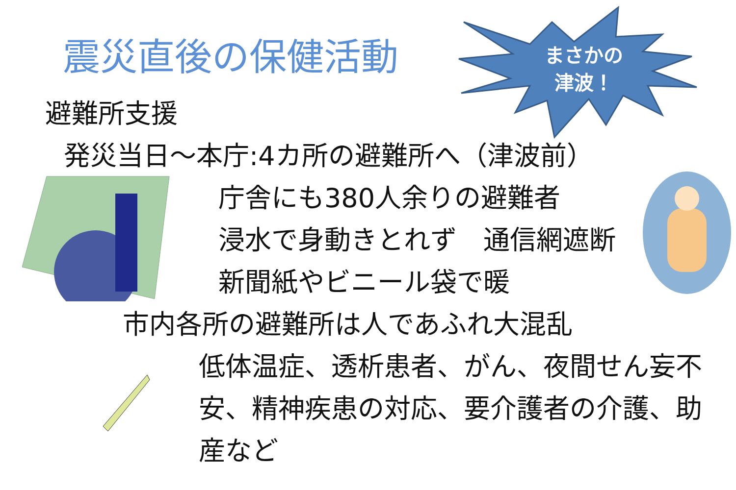震災直後の保健活動
まさかの
津波！
避難所支援
発災当日～本庁:4カ所の避難所へ（津波前）
庁舎にも380人余りの避難者
浸水で身動きとれず　通信網遮断
新聞紙やビニール袋で暖
市内各所の避難所は人であふれ大混乱
低体温症、透析患者、がん、夜間せん妄不安、精神疾患の対応、要介護者の介護、助産など